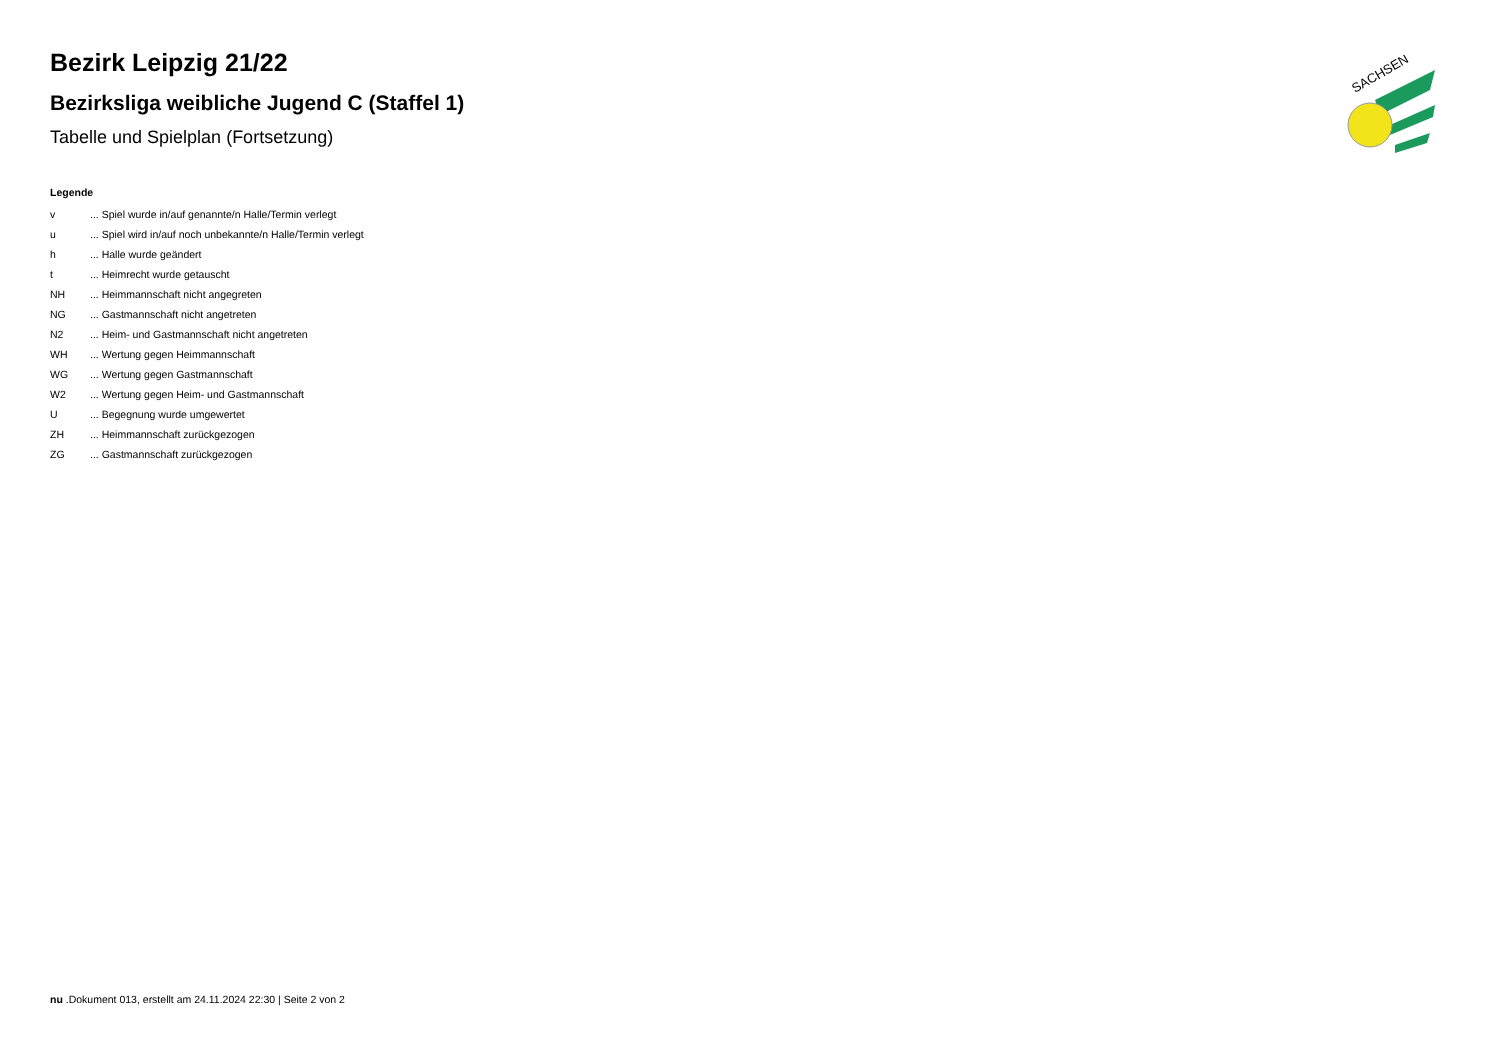SACHSEN
Bezirk Leipzig 21/22
Bezirksliga weibliche Jugend C (Staffel 1)
Tabelle und Spielplan (Fortsetzung)
Legende
v ... Spiel wurde in/auf genannte/n Halle/Termin verlegt
u ... Spiel wird in/auf noch unbekannte/n Halle/Termin verlegt
h ... Halle wurde geändert
t ... Heimrecht wurde getauscht
NH ... Heimmannschaft nicht angegreten
NG ... Gastmannschaft nicht angetreten
N2 ... Heim- und Gastmannschaft nicht angetreten
WH ... Wertung gegen Heimmannschaft
WG ... Wertung gegen Gastmannschaft
W2 ... Wertung gegen Heim- und Gastmannschaft
U ... Begegnung wurde umgewertet
ZH ... Heimmannschaft zurückgezogen
ZG ... Gastmannschaft zurückgezogen
nu .Dokument 013, erstellt am 24.11.2024 22:30 | Seite 2 von 2